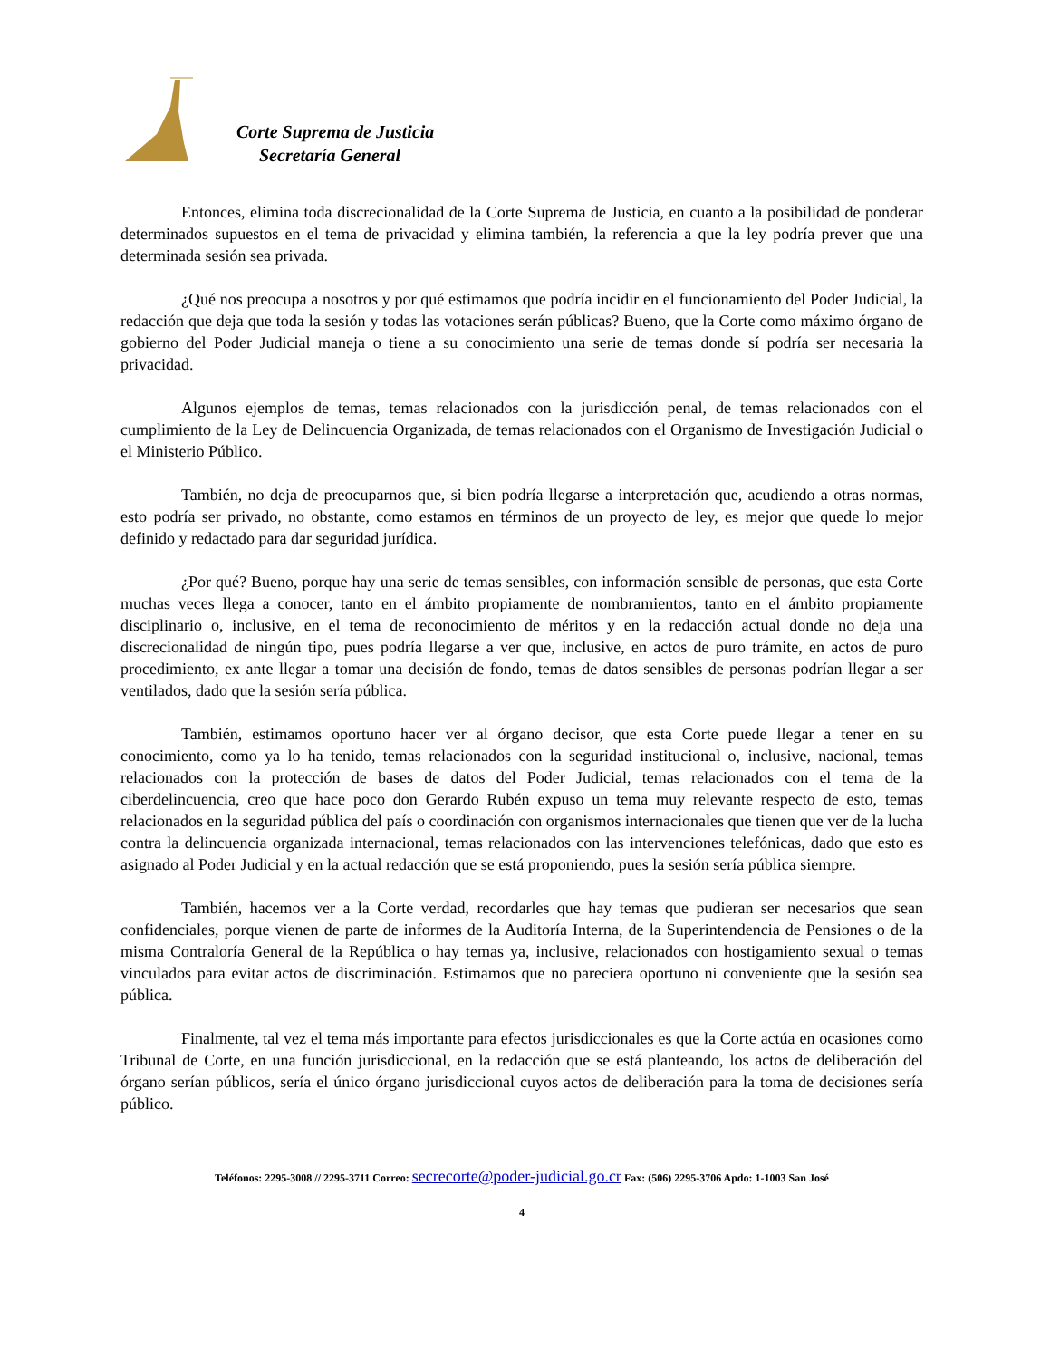Corte Suprema de Justicia
Secretaría General
Entonces, elimina toda discrecionalidad de la Corte Suprema de Justicia, en cuanto a la posibilidad de ponderar determinados supuestos en el tema de privacidad y elimina también, la referencia a que la ley podría prever que una determinada sesión sea privada.
¿Qué nos preocupa a nosotros y por qué estimamos que podría incidir en el funcionamiento del Poder Judicial, la redacción que deja que toda la sesión y todas las votaciones serán públicas? Bueno, que la Corte como máximo órgano de gobierno del Poder Judicial maneja o tiene a su conocimiento una serie de temas donde sí podría ser necesaria la privacidad.
Algunos ejemplos de temas, temas relacionados con la jurisdicción penal, de temas relacionados con el cumplimiento de la Ley de Delincuencia Organizada, de temas relacionados con el Organismo de Investigación Judicial o el Ministerio Público.
También, no deja de preocuparnos que, si bien podría llegarse a interpretación que, acudiendo a otras normas, esto podría ser privado, no obstante, como estamos en términos de un proyecto de ley, es mejor que quede lo mejor definido y redactado para dar seguridad jurídica.
¿Por qué? Bueno, porque hay una serie de temas sensibles, con información sensible de personas, que esta Corte muchas veces llega a conocer, tanto en el ámbito propiamente de nombramientos, tanto en el ámbito propiamente disciplinario o, inclusive, en el tema de reconocimiento de méritos y en la redacción actual donde no deja una discrecionalidad de ningún tipo, pues podría llegarse a ver que, inclusive, en actos de puro trámite, en actos de puro procedimiento, ex ante llegar a tomar una decisión de fondo, temas de datos sensibles de personas podrían llegar a ser ventilados, dado que la sesión sería pública.
También, estimamos oportuno hacer ver al órgano decisor, que esta Corte puede llegar a tener en su conocimiento, como ya lo ha tenido, temas relacionados con la seguridad institucional o, inclusive, nacional, temas relacionados con la protección de bases de datos del Poder Judicial, temas relacionados con el tema de la ciberdelincuencia, creo que hace poco don Gerardo Rubén expuso un tema muy relevante respecto de esto, temas relacionados en la seguridad pública del país o coordinación con organismos internacionales que tienen que ver de la lucha contra la delincuencia organizada internacional, temas relacionados con las intervenciones telefónicas, dado que esto es asignado al Poder Judicial y en la actual redacción que se está proponiendo, pues la sesión sería pública siempre.
También, hacemos ver a la Corte verdad, recordarles que hay temas que pudieran ser necesarios que sean confidenciales, porque vienen de parte de informes de la Auditoría Interna, de la Superintendencia de Pensiones o de la misma Contraloría General de la República o hay temas ya, inclusive, relacionados con hostigamiento sexual o temas vinculados para evitar actos de discriminación. Estimamos que no pareciera oportuno ni conveniente que la sesión sea pública.
Finalmente, tal vez el tema más importante para efectos jurisdiccionales es que la Corte actúa en ocasiones como Tribunal de Corte, en una función jurisdiccional, en la redacción que se está planteando, los actos de deliberación del órgano serían públicos, sería el único órgano jurisdiccional cuyos actos de deliberación para la toma de decisiones sería público.
Teléfonos: 2295-3008 // 2295-3711 Correo: secrecorte@poder-judicial.go.cr Fax: (506) 2295-3706 Apdo: 1-1003 San José
4